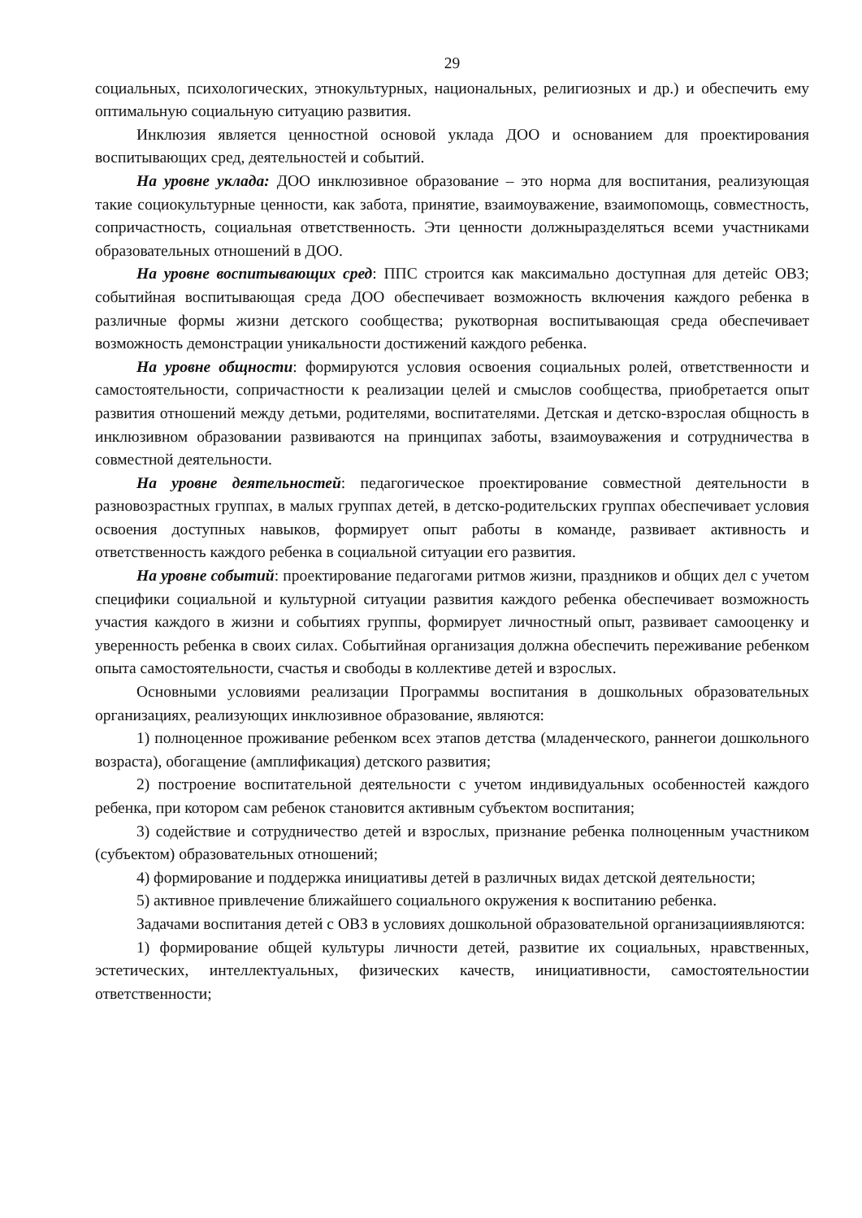29
социальных, психологических, этнокультурных, национальных, религиозных и др.) и обеспечить ему оптимальную социальную ситуацию развития.
Инклюзия является ценностной основой уклада ДОО и основанием для проектирования воспитывающих сред, деятельностей и событий.
На уровне уклада: ДОО инклюзивное образование – это норма для воспитания, реализующая такие социокультурные ценности, как забота, принятие, взаимоуважение, взаимопомощь, совместность, сопричастность, социальная ответственность. Эти ценности должныразделяться всеми участниками образовательных отношений в ДОО.
На уровне воспитывающих сред: ППС строится как максимально доступная для детейс ОВЗ; событийная воспитывающая среда ДОО обеспечивает возможность включения каждого ребенка в различные формы жизни детского сообщества; рукотворная воспитывающая среда обеспечивает возможность демонстрации уникальности достижений каждого ребенка.
На уровне общности: формируются условия освоения социальных ролей, ответственности и самостоятельности, сопричастности к реализации целей и смыслов сообщества, приобретается опыт развития отношений между детьми, родителями, воспитателями. Детская и детско-взрослая общность в инклюзивном образовании развиваются на принципах заботы, взаимоуважения и сотрудничества в совместной деятельности.
На уровне деятельностей: педагогическое проектирование совместной деятельности в разновозрастных группах, в малых группах детей, в детско-родительских группах обеспечивает условия освоения доступных навыков, формирует опыт работы в команде, развивает активность и ответственность каждого ребенка в социальной ситуации его развития.
На уровне событий: проектирование педагогами ритмов жизни, праздников и общих дел с учетом специфики социальной и культурной ситуации развития каждого ребенка обеспечивает возможность участия каждого в жизни и событиях группы, формирует личностный опыт, развивает самооценку и уверенность ребенка в своих силах. Событийная организация должна обеспечить переживание ребенком опыта самостоятельности, счастья и свободы в коллективе детей и взрослых.
Основными условиями реализации Программы воспитания в дошкольных образовательных организациях, реализующих инклюзивное образование, являются:
1) полноценное проживание ребенком всех этапов детства (младенческого, раннегои дошкольного возраста), обогащение (амплификация) детского развития;
2) построение воспитательной деятельности с учетом индивидуальных особенностей каждого ребенка, при котором сам ребенок становится активным субъектом воспитания;
3) содействие и сотрудничество детей и взрослых, признание ребенка полноценным участником (субъектом) образовательных отношений;
4) формирование и поддержка инициативы детей в различных видах детской деятельности;
5) активное привлечение ближайшего социального окружения к воспитанию ребенка.
Задачами воспитания детей с ОВЗ в условиях дошкольной образовательной организацииявляются:
1) формирование общей культуры личности детей, развитие их социальных, нравственных, эстетических, интеллектуальных, физических качеств, инициативности, самостоятельностии ответственности;